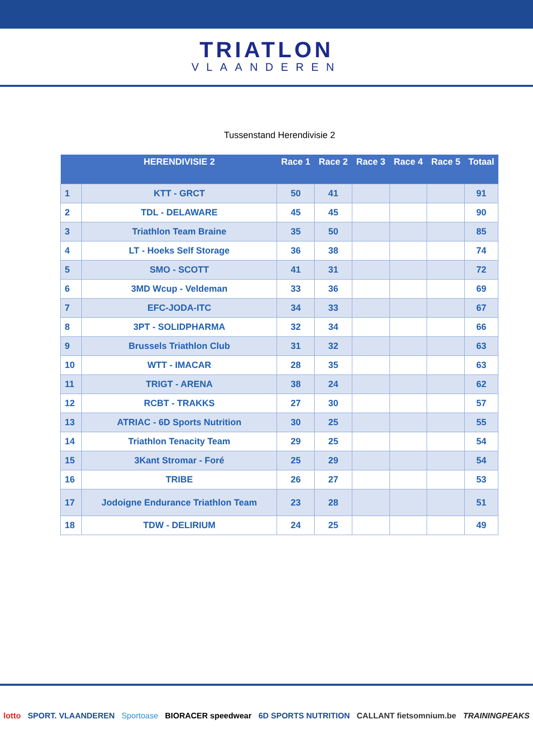TRIATLON VLAANDEREN
Tussenstand Herendivisie 2
| | HERENDIVISIE 2 | Race 1 | Race 2 | Race 3 | Race 4 | Race 5 | Totaal |
| --- | --- | --- | --- | --- | --- | --- | --- |
| 1 | KTT - GRCT | 50 | 41 | | | | 91 |
| 2 | TDL - DELAWARE | 45 | 45 | | | | 90 |
| 3 | Triathlon Team Braine | 35 | 50 | | | | 85 |
| 4 | LT - Hoeks Self Storage | 36 | 38 | | | | 74 |
| 5 | SMO - SCOTT | 41 | 31 | | | | 72 |
| 6 | 3MD Wcup - Veldeman | 33 | 36 | | | | 69 |
| 7 | EFC-JODA-ITC | 34 | 33 | | | | 67 |
| 8 | 3PT - SOLIDPHARMA | 32 | 34 | | | | 66 |
| 9 | Brussels Triathlon Club | 31 | 32 | | | | 63 |
| 10 | WTT - IMACAR | 28 | 35 | | | | 63 |
| 11 | TRIGT - ARENA | 38 | 24 | | | | 62 |
| 12 | RCBT - TRAKKS | 27 | 30 | | | | 57 |
| 13 | ATRIAC - 6D Sports Nutrition | 30 | 25 | | | | 55 |
| 14 | Triathlon Tenacity Team | 29 | 25 | | | | 54 |
| 15 | 3Kant Stromar - Foré | 25 | 29 | | | | 54 |
| 16 | TRIBE | 26 | 27 | | | | 53 |
| 17 | Jodoigne Endurance Triathlon Team | 23 | 28 | | | | 51 |
| 18 | TDW - DELIRIUM | 24 | 25 | | | | 49 |
lotto SPORT. VLAANDEREN Sportoase BIORACER speedwear 6D SPORTS NUTRITION CALLANT fietsomnium.be TRAININGPEAKS